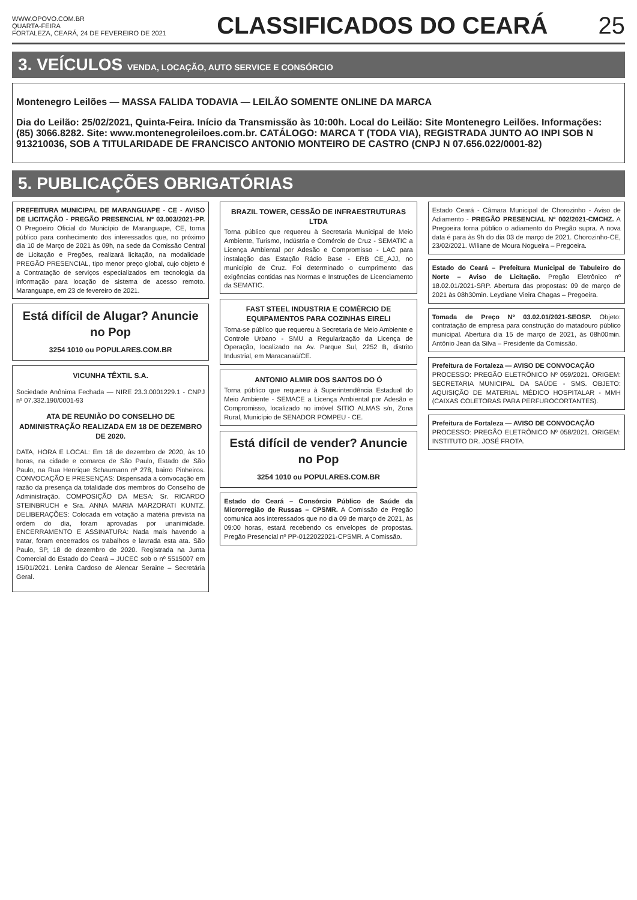WWW.OPOVO.COM.BR
QUARTA-FEIRA
FORTALEZA, CEARÁ, 24 DE FEVEREIRO DE 2021
CLASSIFICADOS DO CEARÁ 25
3. VEÍCULOS VENDA, LOCAÇÃO, AUTO SERVICE E CONSÓRCIO
Montenegro Leilões — MASSA FALIDA TODAVIA — LEILÃO SOMENTE ONLINE DA MARCA
Dia do Leilão: 25/02/2021, Quinta-Feira. Início da Transmissão às 10:00h. Local do Leilão: Site Montenegro Leilões. Informações: (85) 3066.8282. Site: www.montenegroleiloes.com.br. CATÁLOGO: MARCA T (TODA VIA), REGISTRADA JUNTO AO INPI SOB N 913210036, SOB A TITULARIDADE DE FRANCISCO ANTONIO MONTEIRO DE CASTRO (CNPJ N 07.656.022/0001-82)
5. PUBLICAÇÕES OBRIGATÓRIAS
PREFEITURA MUNICIPAL DE MARANGUAPE - CE - AVISO DE LICITAÇÃO - PREGÃO PRESENCIAL Nº 03.003/2021-PP. O Pregoeiro Oficial do Município de Maranguape, CE, torna público para conhecimento dos interessados que, no próximo dia 10 de Março de 2021 às 09h, na sede da Comissão Central de Licitação e Pregões, realizará licitação, na modalidade PREGÃO PRESENCIAL, tipo menor preço global, cujo objeto é a Contratação de serviços especializados em tecnologia da informação para locação de sistema de acesso remoto. Maranguape, em 23 de fevereiro de 2021.
Está difícil de Alugar? Anuncie no Pop
3254 1010 ou POPULARES.COM.BR
VICUNHA TÊXTIL S.A.
Sociedade Anônima Fechada — NIRE 23.3.0001229.1 - CNPJ nº 07.332.190/0001-93
ATA DE REUNIÃO DO CONSELHO DE ADMINISTRAÇÃO REALIZADA EM 18 DE DEZEMBRO DE 2020.
DATA, HORA E LOCAL: Em 18 de dezembro de 2020, às 10 horas, na cidade e comarca de São Paulo, Estado de São Paulo, na Rua Henrique Schaumann nº 278, bairro Pinheiros. CONVOCAÇÃO E PRESENÇAS: Dispensada a convocação em razão da presença da totalidade dos membros do Conselho de Administração. COMPOSIÇÃO DA MESA: Sr. RICARDO STEINBRUCH e Sra. ANNA MARIA MARZORATI KUNTZ. DELIBERAÇÕES: Colocada em votação a matéria prevista na ordem do dia, foram aprovadas por unanimidade. ENCERRAMENTO E ASSINATURA: Nada mais havendo a tratar, foram encerrados os trabalhos e lavrada esta ata. São Paulo, SP, 18 de dezembro de 2020. Registrada na Junta Comercial do Estado do Ceará – JUCEC sob o nº 5515007 em 15/01/2021. Lenira Cardoso de Alencar Seraine – Secretária Geral.
BRAZIL TOWER, CESSÃO DE INFRAESTRUTURAS LTDA
Torna público que requereu à Secretaria Municipal de Meio Ambiente, Turismo, Indústria e Comércio de Cruz - SEMATIC a Licença Ambiental por Adesão e Compromisso - LAC para instalação das Estação Rádio Base - ERB CE_AJJ, no município de Cruz. Foi determinado o cumprimento das exigências contidas nas Normas e Instruções de Licenciamento da SEMATIC.
FAST STEEL INDUSTRIA E COMÉRCIO DE EQUIPAMENTOS PARA COZINHAS EIRELI
Torna-se público que requereu à Secretaria de Meio Ambiente e Controle Urbano - SMU a Regularização da Licença de Operação, localizado na Av. Parque Sul, 2252 B, distrito Industrial, em Maracanaú/CE.
ANTONIO ALMIR DOS SANTOS DO Ó
Torna público que requereu à Superintendência Estadual do Meio Ambiente - SEMACE a Licença Ambiental por Adesão e Compromisso, localizado no imóvel SITIO ALMAS s/n, Zona Rural, Município de SENADOR POMPEU - CE.
Está difícil de vender? Anuncie no Pop
3254 1010 ou POPULARES.COM.BR
Estado do Ceará – Consórcio Público de Saúde da Microrregião de Russas – CPSMR. A Comissão de Pregão comunica aos interessados que no dia 09 de março de 2021, às 09:00 horas, estará recebendo os envelopes de propostas. Pregão Presencial nº PP-0122022021-CPSMR. A Comissão.
Estado Ceará - Câmara Municipal de Chorozinho - Aviso de Adiamento - PREGÃO PRESENCIAL Nº 002/2021-CMCHZ. A Pregoeira torna público o adiamento do Pregão supra. A nova data é para às 9h do dia 03 de março de 2021. Chorozinho-CE, 23/02/2021. Wiliane de Moura Nogueira – Pregoeira.
Estado do Ceará – Prefeitura Municipal de Tabuleiro do Norte – Aviso de Licitação. Pregão Eletrônico nº 18.02.01/2021-SRP. Abertura das propostas: 09 de março de 2021 às 08h30min. Leydiane Vieira Chagas – Pregoeira.
Tomada de Preço Nº 03.02.01/2021-SEOSP. Objeto: contratação de empresa para construção do matadouro público municipal. Abertura dia 15 de março de 2021, às 08h00min. Antônio Jean da Silva – Presidente da Comissão.
Prefeitura de Fortaleza — AVISO DE CONVOCAÇÃO
PROCESSO: PREGÃO ELETRÔNICO Nº 059/2021. ORIGEM: SECRETARIA MUNICIPAL DA SAÚDE - SMS. OBJETO: AQUISIÇÃO DE MATERIAL MÉDICO HOSPITALAR - MMH (CAIXAS COLETORAS PARA PERFUROCORTANTES).
Prefeitura de Fortaleza — AVISO DE CONVOCAÇÃO
PROCESSO: PREGÃO ELETRÔNICO Nº 058/2021. ORIGEM: INSTITUTO DR. JOSÉ FROTA.